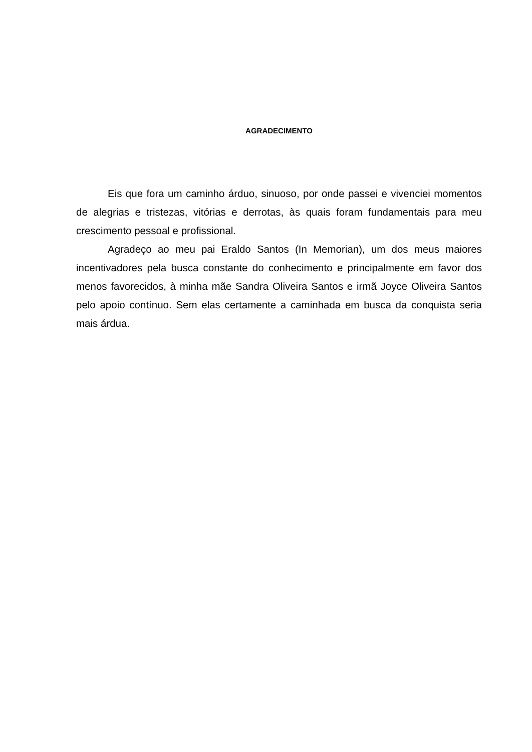AGRADECIMENTO
Eis que fora um caminho árduo, sinuoso, por onde passei e vivenciei momentos de alegrias e tristezas, vitórias e derrotas, às quais foram fundamentais para meu crescimento pessoal e profissional.
Agradeço ao meu pai Eraldo Santos (In Memorian), um dos meus maiores incentivadores pela busca constante do conhecimento e principalmente em favor dos menos favorecidos, à minha mãe Sandra Oliveira Santos e irmã Joyce Oliveira Santos pelo apoio contínuo. Sem elas certamente a caminhada em busca da conquista seria mais árdua.